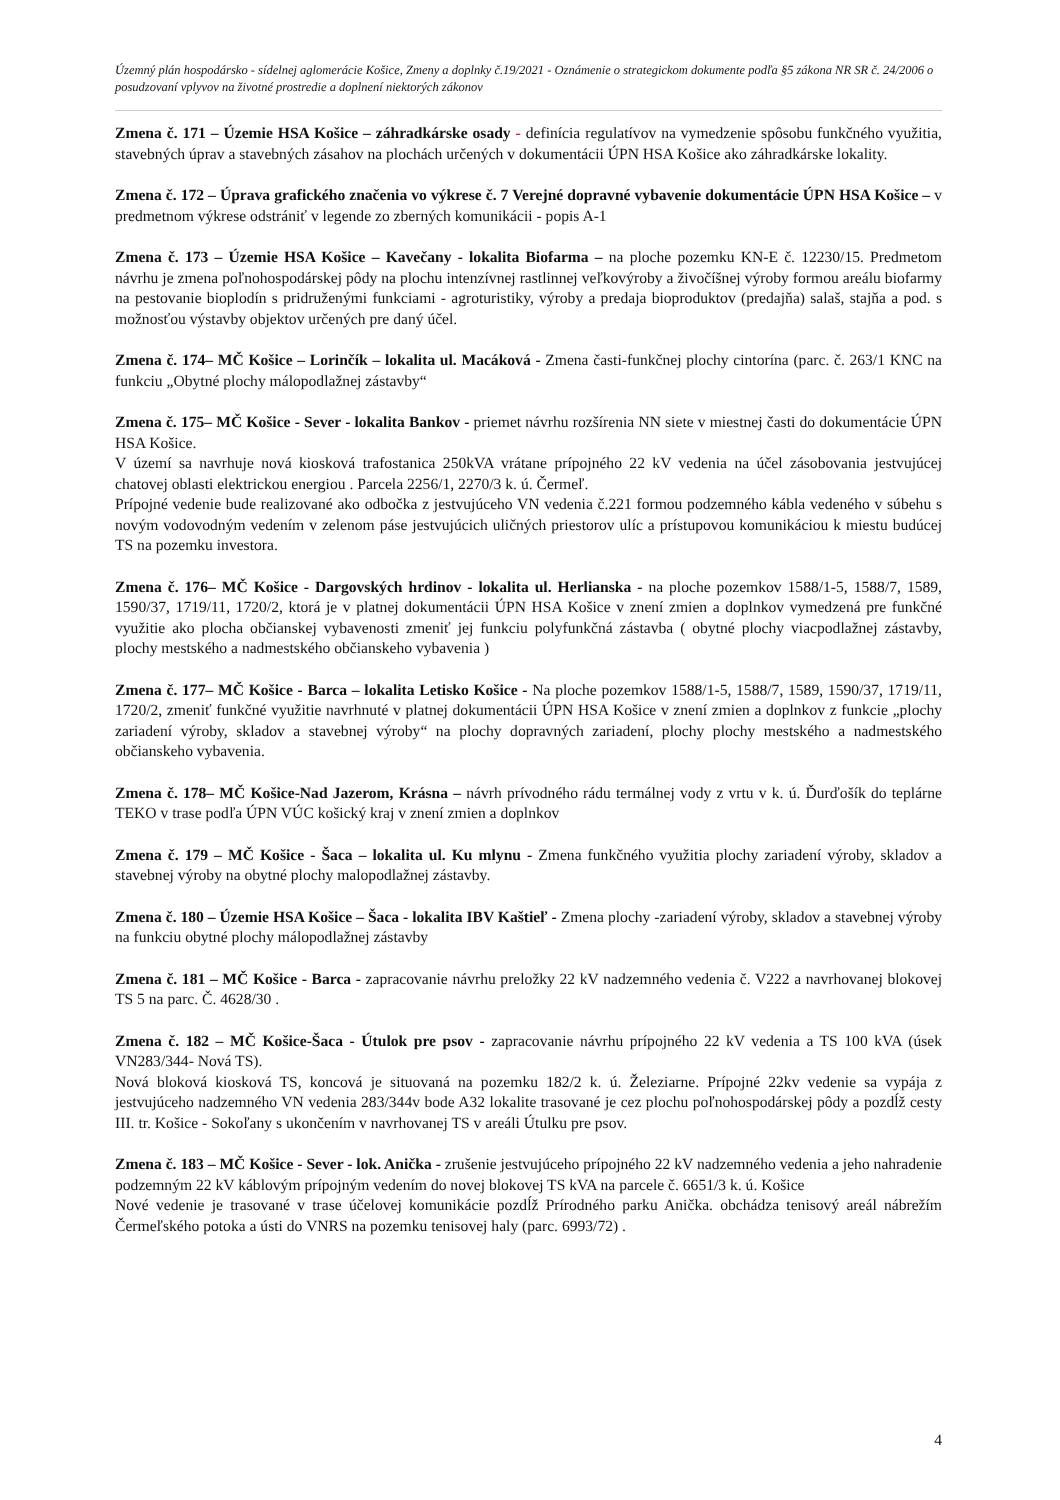Územný plán hospodársko - sídelnej aglomerácie Košice, Zmeny a doplnky č.19/2021 - Oznámenie o strategickom dokumente podľa §5 zákona NR SR č. 24/2006 o posudzovaní vplyvov na životné prostredie a doplnení niektorých zákonov
Zmena č. 171 – Územie HSA Košice – záhradkárske osady - definícia regulatívov na vymedzenie spôsobu funkčného využitia, stavebných úprav a stavebných zásahov na plochách určených v dokumentácii ÚPN HSA Košice ako záhradkárske lokality.
Zmena č. 172 – Úprava grafického značenia vo výkrese č. 7 Verejné dopravné vybavenie dokumentácie ÚPN HSA Košice – v predmetnom výkrese odstrániť v legende zo zberných komunikácii - popis A-1
Zmena č. 173 – Územie HSA Košice – Kavečany - lokalita Biofarma – na ploche pozemku KN-E č. 12230/15. Predmetom návrhu je zmena poľnohospodárskej pôdy na plochu intenzívnej rastlinnej veľkovýroby a živočíšnej výroby formou areálu biofarmy na pestovanie bioplodín s pridruženými funkciami - agroturistiky, výroby a predaja bioproduktov (predajňa) salaš, stajňa a pod. s možnosťou výstavby objektov určených pre daný účel.
Zmena č. 174– MČ Košice – Lorinčík – lokalita ul. Macáková - Zmena časti-funkčnej plochy cintorína (parc. č. 263/1 KNC na funkciu „Obytné plochy málopodlažnej zástavby“
Zmena č. 175– MČ Košice - Sever - lokalita Bankov - priemet návrhu rozšírenia NN siete v miestnej časti do dokumentácie ÚPN HSA Košice.
V území sa navrhuje nová kiosková trafostanica 250kVA vrátane prípojného 22 kV vedenia na účel zásobovania jestvujúcej chatovej oblasti elektrickou energiou . Parcela 2256/1, 2270/3 k. ú. Čermeľ.
Prípojné vedenie bude realizované ako odbočka z jestvujúceho VN vedenia č.221 formou podzemného kábla vedeného v súbehu s novým vodovodným vedením v zelenom páse jestvujúcich uličných priestorov ulíc a prístupovou komunikáciou k miestu budúcej TS na pozemku investora.
Zmena č. 176– MČ Košice - Dargovských hrdinov - lokalita ul. Herlianska - na ploche pozemkov 1588/1-5, 1588/7, 1589, 1590/37, 1719/11, 1720/2, ktorá je v platnej dokumentácii ÚPN HSA Košice v znení zmien a doplnkov vymedzená pre funkčné využitie ako plocha občianskej vybavenosti zmeniť jej funkciu polyfunkčná zástavba ( obytné plochy viacpodlažnej zástavby, plochy mestského a nadmestského občianskeho vybavenia )
Zmena č. 177– MČ Košice - Barca – lokalita Letisko Košice - Na ploche pozemkov 1588/1-5, 1588/7, 1589, 1590/37, 1719/11, 1720/2, zmeniť funkčné využitie navrhnuté v platnej dokumentácii ÚPN HSA Košice v znení zmien a doplnkov z funkcie „plochy zariadení výroby, skladov a stavebnej výroby“ na plochy dopravných zariadení, plochy plochy mestského a nadmestského občianskeho vybavenia.
Zmena č. 178– MČ Košice-Nad Jazerom, Krásna – návrh prívodného rádu termálnej vody z vrtu v k. ú. Ďurďošík do teplárne TEKO v trase podľa ÚPN VÚC košický kraj v znení zmien a doplnkov
Zmena č. 179 – MČ Košice - Šaca – lokalita ul. Ku mlynu - Zmena funkčného využitia plochy zariadení výroby, skladov a stavebnej výroby na obytné plochy malopodlažnej zástavby.
Zmena č. 180 – Územie HSA Košice – Šaca - lokalita IBV Kaštieľ - Zmena plochy -zariadení výroby, skladov a stavebnej výroby na funkciu obytné plochy málopodlažnej zástavby
Zmena č. 181 – MČ Košice - Barca - zapracovanie návrhu preložky 22 kV nadzemného vedenia č. V222 a navrhovanej blokovej TS 5 na parc. Č. 4628/30 .
Zmena č. 182 – MČ Košice-Šaca - Útulok pre psov - zapracovanie návrhu prípojného 22 kV vedenia a TS 100 kVA (úsek VN283/344- Nová TS).
Nová bloková kiosková TS, koncová je situovaná na pozemku 182/2 k. ú. Železiarne. Prípojné 22kv vedenie sa vypája z jestvujúceho nadzemného VN vedenia 283/344v bode A32 lokalite trasované je cez plochu poľnohospodárskej pôdy a pozdĺž cesty III. tr. Košice - Sokoľany s ukončením v navrhovanej TS v areáli Útulku pre psov.
Zmena č. 183 – MČ Košice - Sever - lok. Anička - zrušenie jestvujúceho prípojného 22 kV nadzemného vedenia a jeho nahradenie podzemným 22 kV káblovým prípojným vedením do novej blokovej TS kVA na parcele č. 6651/3 k. ú. Košice
Nové vedenie je trasované v trase účelovej komunikácie pozdĺž Prírodného parku Anička. obchádza tenisový areál nábrežím Čermeľského potoka a ústi do VNRS na pozemku tenisovej haly (parc. 6993/72) .
4